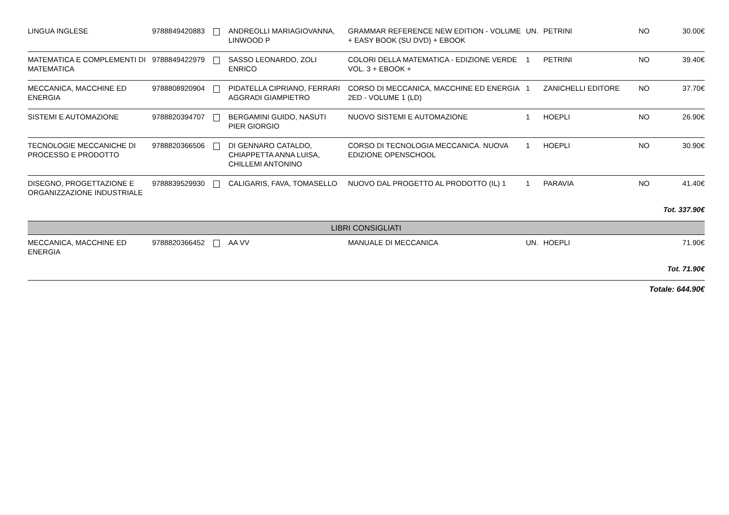| LINGUA INGLESE | 9788849420883 | | ANDREOLLI MARIAGIOVANNA, LINWOOD P | GRAMMAR REFERENCE NEW EDITION - VOLUME + EASY BOOK (SU DVD) + EBOOK | UN. | PETRINI | NO | 30.00€ |
| MATEMATICA E COMPLEMENTI DI MATEMATICA | 9788849422979 | | SASSO LEONARDO, ZOLI ENRICO | COLORI DELLA MATEMATICA - EDIZIONE VERDE VOL. 3 + EBOOK + | 1 | PETRINI | NO | 39.40€ |
| MECCANICA, MACCHINE ED ENERGIA | 9788808920904 | | PIDATELLA CIPRIANO, FERRARI AGGRADI GIAMPIETRO | CORSO DI MECCANICA, MACCHINE ED ENERGIA 2ED - VOLUME 1 (LD) | 1 | ZANICHELLI EDITORE | NO | 37.70€ |
| SISTEMI E AUTOMAZIONE | 9788820394707 | | BERGAMINI GUIDO, NASUTI PIER GIORGIO | NUOVO SISTEMI E AUTOMAZIONE | 1 | HOEPLI | NO | 26.90€ |
| TECNOLOGIE MECCANICHE DI PROCESSO E PRODOTTO | 9788820366506 | | DI GENNARO CATALDO, CHIAPPETTA ANNA LUISA, CHILLEMI ANTONINO | CORSO DI TECNOLOGIA MECCANICA. NUOVA EDIZIONE OPENSCHOOL | 1 | HOEPLI | NO | 30.90€ |
| DISEGNO, PROGETTAZIONE E ORGANIZZAZIONE INDUSTRIALE | 9788839529930 | | CALIGARIS, FAVA, TOMASELLO | NUOVO DAL PROGETTO AL PRODOTTO (IL) 1 | 1 | PARAVIA | NO | 41.40€ |
| Tot. 337.90€ | | | | | | | | |
| LIBRI CONSIGLIATI | | | | | | | | |
| MECCANICA, MACCHINE ED ENERGIA | 9788820366452 | | AA VV | MANUALE DI MECCANICA | UN. | HOEPLI | | 71.90€ |
| Tot. 71.90€ | | | | | | | | |
| Totale: 644.90€ | | | | | | | | |